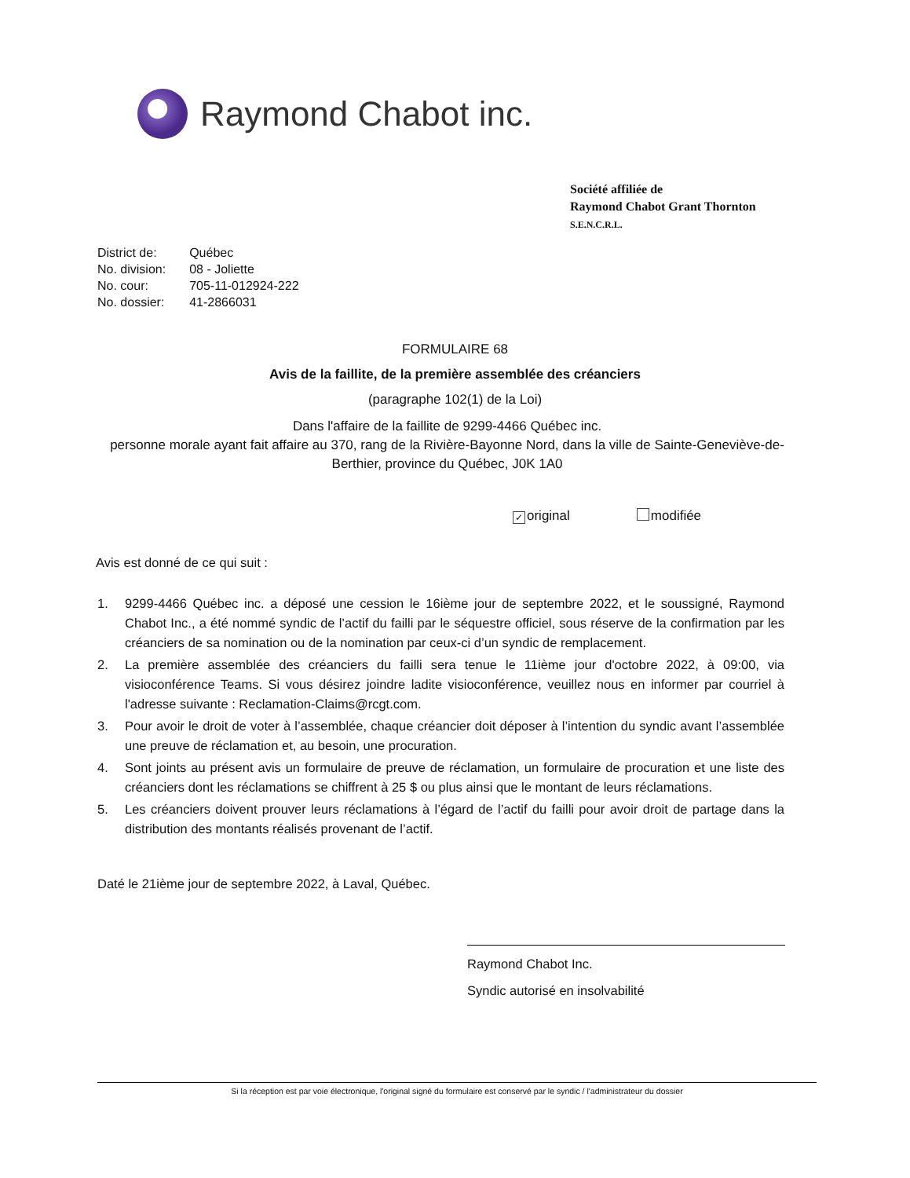Raymond Chabot inc.
Société affiliée de
Raymond Chabot Grant Thornton
S.E.N.C.R.L.
| District de: | Québec |
| No. division: | 08 - Joliette |
| No. cour: | 705-11-012924-222 |
| No. dossier: | 41-2866031 |
FORMULAIRE 68
Avis de la faillite, de la première assemblée des créanciers
(paragraphe 102(1) de la Loi)
Dans l'affaire de la faillite de 9299-4466 Québec inc.
personne morale ayant fait affaire au 370, rang de la Rivière-Bayonne Nord, dans la ville de Sainte-Geneviève-de-Berthier, province du Québec, J0K 1A0
✓ original modifiée
Avis est donné de ce qui suit :
1. 9299-4466 Québec inc. a déposé une cession le 16ième jour de septembre 2022, et le soussigné, Raymond Chabot Inc., a été nommé syndic de l’actif du failli par le séquestre officiel, sous réserve de la confirmation par les créanciers de sa nomination ou de la nomination par ceux-ci d’un syndic de remplacement.
2. La première assemblée des créanciers du failli sera tenue le 11ième jour d'octobre 2022, à 09:00, via visioconférence Teams. Si vous désirez joindre ladite visioconférence, veuillez nous en informer par courriel à l'adresse suivante : Reclamation-Claims@rcgt.com.
3. Pour avoir le droit de voter à l’assemblée, chaque créancier doit déposer à l’intention du syndic avant l’assemblée une preuve de réclamation et, au besoin, une procuration.
4. Sont joints au présent avis un formulaire de preuve de réclamation, un formulaire de procuration et une liste des créanciers dont les réclamations se chiffrent à 25 $ ou plus ainsi que le montant de leurs réclamations.
5. Les créanciers doivent prouver leurs réclamations à l’égard de l’actif du failli pour avoir droit de partage dans la distribution des montants réalisés provenant de l’actif.
Daté le 21ième jour de septembre 2022, à Laval, Québec.
Raymond Chabot Inc.
Syndic autorisé en insolvabilité
Si la réception est par voie électronique, l'original signé du formulaire est conservé par le syndic / l'administrateur du dossier